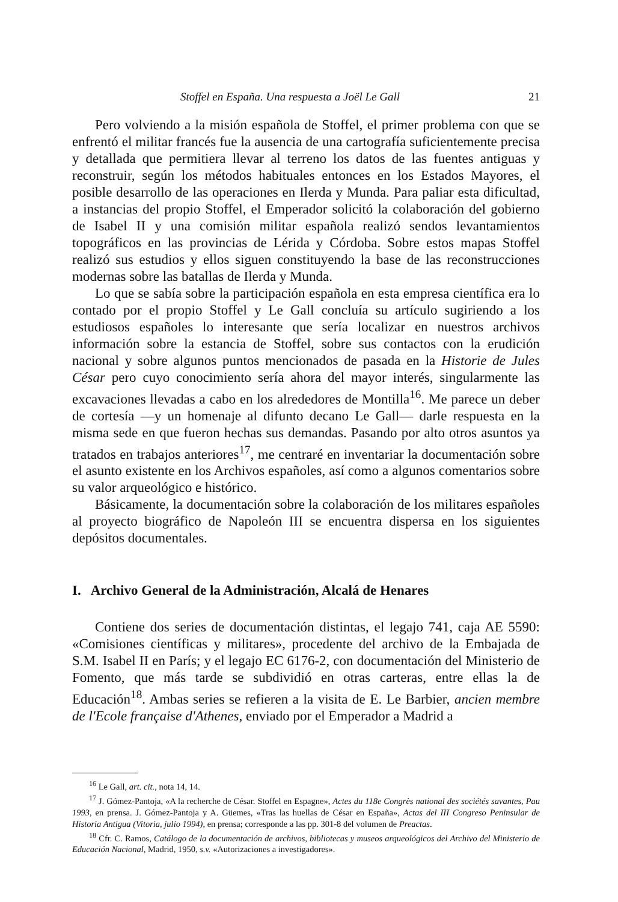Stoffel en España. Una respuesta a Joël Le Gall 21
Pero volviendo a la misión española de Stoffel, el primer problema con que se enfrentó el militar francés fue la ausencia de una cartografía suficientemente precisa y detallada que permitiera llevar al terreno los datos de las fuentes antiguas y reconstruir, según los métodos habituales entonces en los Estados Mayores, el posible desarrollo de las operaciones en Ilerda y Munda. Para paliar esta dificultad, a instancias del propio Stoffel, el Emperador solicitó la colaboración del gobierno de Isabel II y una comisión militar española realizó sendos levantamientos topográficos en las provincias de Lérida y Córdoba. Sobre estos mapas Stoffel realizó sus estudios y ellos siguen constituyendo la base de las reconstrucciones modernas sobre las batallas de Ilerda y Munda.
Lo que se sabía sobre la participación española en esta empresa científica era lo contado por el propio Stoffel y Le Gall concluía su artículo sugiriendo a los estudiosos españoles lo interesante que sería localizar en nuestros archivos información sobre la estancia de Stoffel, sobre sus contactos con la erudición nacional y sobre algunos puntos mencionados de pasada en la Historie de Jules César pero cuyo conocimiento sería ahora del mayor interés, singularmente las excavaciones llevadas a cabo en los alrededores de Montilla<sup>16</sup>. Me parece un deber de cortesía —y un homenaje al difunto decano Le Gall— darle respuesta en la misma sede en que fueron hechas sus demandas. Pasando por alto otros asuntos ya tratados en trabajos anteriores<sup>17</sup>, me centraré en inventariar la documentación sobre el asunto existente en los Archivos españoles, así como a algunos comentarios sobre su valor arqueológico e histórico.
Básicamente, la documentación sobre la colaboración de los militares españoles al proyecto biográfico de Napoleón III se encuentra dispersa en los siguientes depósitos documentales.
I. Archivo General de la Administración, Alcalá de Henares
Contiene dos series de documentación distintas, el legajo 741, caja AE 5590: «Comisiones científicas y militares», procedente del archivo de la Embajada de S.M. Isabel II en París; y el legajo EC 6176-2, con documentación del Ministerio de Fomento, que más tarde se subdividió en otras carteras, entre ellas la de Educación<sup>18</sup>. Ambas series se refieren a la visita de E. Le Barbier, ancien membre de l'Ecole française d'Athenes, enviado por el Emperador a Madrid a
<sup>16</sup> Le Gall, art. cit., nota 14, 14.
<sup>17</sup> J. Gómez-Pantoja, «A la recherche de César. Stoffel en Espagne», Actes du 118e Congrès national des sociétés savantes, Pau 1993, en prensa. J. Gómez-Pantoja y A. Güemes, «Tras las huellas de César en España», Actas del III Congreso Peninsular de Historia Antigua (Vitoria, julio 1994), en prensa; corresponde a las pp. 301-8 del volumen de Preactas.
<sup>18</sup> Cfr. C. Ramos, Catálogo de la documentación de archivos, bibliotecas y museos arqueológicos del Archivo del Ministerio de Educación Nacional, Madrid, 1950, s.v. «Autorizaciones a investigadores».